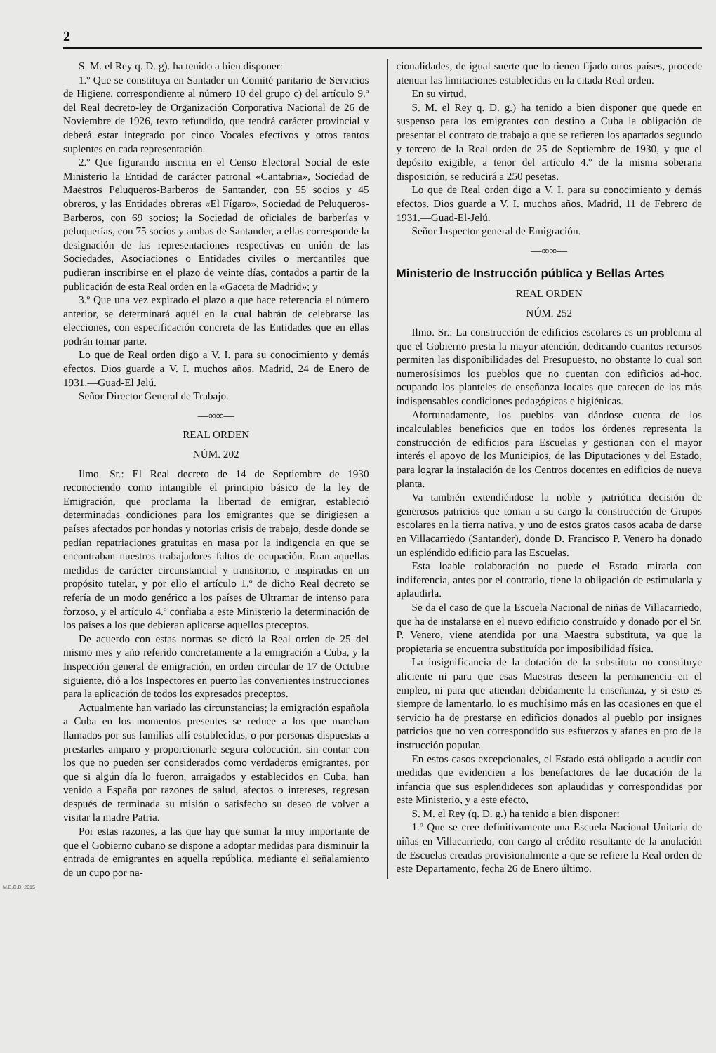2
S. M. el Rey q. D. g). ha tenido a bien disponer:
1.º Que se constituya en Santader un Comité paritario de Servicios de Higiene, correspondiente al número 10 del grupo c) del artículo 9.º del Real decreto-ley de Organización Corporativa Nacional de 26 de Noviembre de 1926, texto refundido, que tendrá carácter provincial y deberá estar integrado por cinco Vocales efectivos y otros tantos suplentes en cada representación.
2.º Que figurando inscrita en el Censo Electoral Social de este Ministerio la Entidad de carácter patronal «Cantabria», Sociedad de Maestros Peluqueros-Barberos de Santander, con 55 socios y 45 obreros, y las Entidades obreras «El Fígaro», Sociedad de Peluqueros-Barberos, con 69 socios; la Sociedad de oficiales de barberías y peluquerías, con 75 socios y ambas de Santander, a ellas corresponde la designación de las representaciones respectivas en unión de las Sociedades, Asociaciones o Entidades civiles o mercantiles que pudieran inscribirse en el plazo de veinte días, contados a partir de la publicación de esta Real orden en la «Gaceta de Madrid»; y
3.º Que una vez expirado el plazo a que hace referencia el número anterior, se determinará aquél en la cual habrán de celebrarse las elecciones, con especificación concreta de las Entidades que en ellas podrán tomar parte.
Lo que de Real orden digo a V. I. para su conocimiento y demás efectos. Dios guarde a V. I. muchos años. Madrid, 24 de Enero de 1931.—Guad-El Jelú.
Señor Director General de Trabajo.
—∞∞—
REAL ORDEN
NÚM. 202
Ilmo. Sr.: El Real decreto de 14 de Septiembre de 1930 reconociendo como intangible el principio básico de la ley de Emigración, que proclama la libertad de emigrar, estableció determinadas condiciones para los emigrantes que se dirigiesen a países afectados por hondas y notorias crisis de trabajo, desde donde se pedían repatriaciones gratuitas en masa por la indigencia en que se encontraban nuestros trabajadores faltos de ocupación. Eran aquellas medidas de carácter circunstancial y transitorio, e inspiradas en un propósito tutelar, y por ello el artículo 1.º de dicho Real decreto se refería de un modo genérico a los países de Ultramar de intenso para forzoso, y el artículo 4.º confiaba a este Ministerio la determinación de los países a los que debieran aplicarse aquellos preceptos.
De acuerdo con estas normas se dictó la Real orden de 25 del mismo mes y año referido concretamente a la emigración a Cuba, y la Inspección general de emigración, en orden circular de 17 de Octubre siguiente, dió a los Inspectores en puerto las convenientes instrucciones para la aplicación de todos los expresados preceptos.
Actualmente han variado las circunstancias; la emigración española a Cuba en los momentos presentes se reduce a los que marchan llamados por sus familias allí establecidas, o por personas dispuestas a prestarles amparo y proporcionarle segura colocación, sin contar con los que no pueden ser considerados como verdaderos emigrantes, por que si algún día lo fueron, arraigados y establecidos en Cuba, han venido a España por razones de salud, afectos o intereses, regresan después de terminada su misión o satisfecho su deseo de volver a visitar la madre Patria.
Por estas razones, a las que hay que sumar la muy importante de que el Gobierno cubano se dispone a adoptar medidas para disminuir la entrada de emigrantes en aquella república, mediante el señalamiento de un cupo por na-
cionalidades, de igual suerte que lo tienen fijado otros países, procede atenuar las limitaciones establecidas en la citada Real orden.
En su virtud,
S. M. el Rey q. D. g.) ha tenido a bien disponer que quede en suspenso para los emigrantes con destino a Cuba la obligación de presentar el contrato de trabajo a que se refieren los apartados segundo y tercero de la Real orden de 25 de Septiembre de 1930, y que el depósito exigible, a tenor del artículo 4.º de la misma soberana disposición, se reducirá a 250 pesetas.
Lo que de Real orden digo a V. I. para su conocimiento y demás efectos. Dios guarde a V. I. muchos años. Madrid, 11 de Febrero de 1931.—Guad-El-Jelú.
Señor Inspector general de Emigración.
—∞∞—
Ministerio de Instrucción pública y Bellas Artes
REAL ORDEN
NÚM. 252
Ilmo. Sr.: La construcción de edificios escolares es un problema al que el Gobierno presta la mayor atención, dedicando cuantos recursos permiten las disponibilidades del Presupuesto, no obstante lo cual son numerosísimos los pueblos que no cuentan con edificios ad-hoc, ocupando los planteles de enseñanza locales que carecen de las más indispensables condiciones pedagógicas e higiénicas.
Afortunadamente, los pueblos van dándose cuenta de los incalculables beneficios que en todos los órdenes representa la construcción de edificios para Escuelas y gestionan con el mayor interés el apoyo de los Municipios, de las Diputaciones y del Estado, para lograr la instalación de los Centros docentes en edificios de nueva planta.
Va también extendiéndose la noble y patriótica decisión de generosos patricios que toman a su cargo la construcción de Grupos escolares en la tierra nativa, y uno de estos gratos casos acaba de darse en Villacarriedo (Santander), donde D. Francisco P. Venero ha donado un espléndido edificio para las Escuelas.
Esta loable colaboración no puede el Estado mirarla con indiferencia, antes por el contrario, tiene la obligación de estimularla y aplaudirla.
Se da el caso de que la Escuela Nacional de niñas de Villacarriedo, que ha de instalarse en el nuevo edificio construído y donado por el Sr. P. Venero, viene atendida por una Maestra substituta, ya que la propietaria se encuentra substituída por imposibilidad física.
La insignificancia de la dotación de la substituta no constituye aliciente ni para que esas Maestras deseen la permanencia en el empleo, ni para que atiendan debidamente la enseñanza, y si esto es siempre de lamentarlo, lo es muchísimo más en las ocasiones en que el servicio ha de prestarse en edificios donados al pueblo por insignes patricios que no ven correspondido sus esfuerzos y afanes en pro de la instrucción popular.
En estos casos excepcionales, el Estado está obligado a acudir con medidas que evidencien a los benefactores de lae ducación de la infancia que sus esplendideces son aplaudidas y correspondidas por este Ministerio, y a este efecto,
S. M. el Rey (q. D. g.) ha tenido a bien disponer:
1.º Que se cree definitivamente una Escuela Nacional Unitaria de niñas en Villacarriedo, con cargo al crédito resultante de la anulación de Escuelas creadas provisionalmente a que se refiere la Real orden de este Departamento, fecha 26 de Enero último.
M.E.C.D. 2015